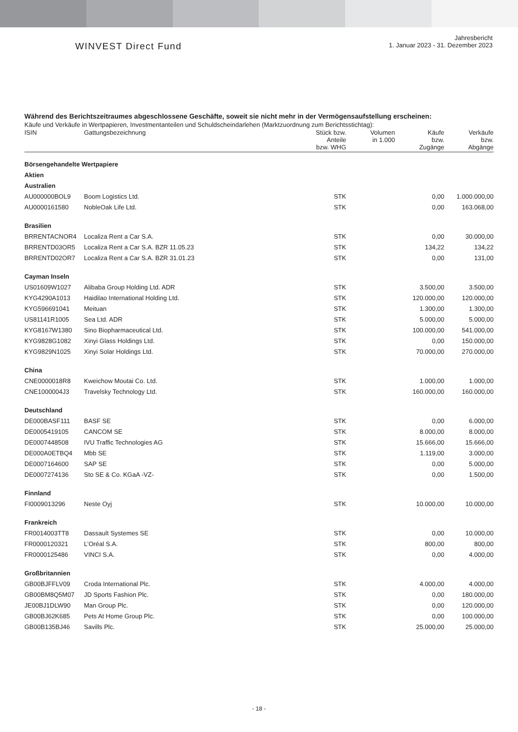WINVEST Direct Fund
Jahresbericht
1. Januar 2023 - 31. Dezember 2023
Während des Berichtszeitraumes abgeschlossene Geschäfte, soweit sie nicht mehr in der Vermögensaufstellung erscheinen:
Käufe und Verkäufe in Wertpapieren, Investmentanteilen und Schuldscheindarlehen (Marktzuordnung zum Berichtsstichtag):
| ISIN | Gattungsbezeichnung | Stück bzw. Anteile bzw. WHG | Volumen in 1.000 | Käufe bzw. Zugänge | Verkäufe bzw. Abgänge |
| --- | --- | --- | --- | --- | --- |
| Börsengehandelte Wertpapiere | | | | | |
| Aktien | | | | | |
| Australien | | | | | |
| AU000000BOL9 | Boom Logistics Ltd. | STK | | 0,00 | 1.000.000,00 |
| AU0000161580 | NobleOak Life Ltd. | STK | | 0,00 | 163.068,00 |
| Brasilien | | | | | |
| BRRENTACNOR4 | Localiza Rent a Car S.A. | STK | | 0,00 | 30.000,00 |
| BRRENTD03OR5 | Localiza Rent a Car S.A. BZR 11.05.23 | STK | | 134,22 | 134,22 |
| BRRENTD02OR7 | Localiza Rent a Car S.A. BZR 31.01.23 | STK | | 0,00 | 131,00 |
| Cayman Inseln | | | | | |
| US01609W1027 | Alibaba Group Holding Ltd. ADR | STK | | 3.500,00 | 3.500,00 |
| KYG4290A1013 | Haidilao International Holding Ltd. | STK | | 120.000,00 | 120.000,00 |
| KYG596691041 | Meituan | STK | | 1.300,00 | 1.300,00 |
| US81141R1005 | Sea Ltd. ADR | STK | | 5.000,00 | 5.000,00 |
| KYG8167W1380 | Sino Biopharmaceutical Ltd. | STK | | 100.000,00 | 541.000,00 |
| KYG9828G1082 | Xinyi Glass Holdings Ltd. | STK | | 0,00 | 150.000,00 |
| KYG9829N1025 | Xinyi Solar Holdings Ltd. | STK | | 70.000,00 | 270.000,00 |
| China | | | | | |
| CNE0000018R8 | Kweichow Moutai Co. Ltd. | STK | | 1.000,00 | 1.000,00 |
| CNE1000004J3 | Travelsky Technology Ltd. | STK | | 160.000,00 | 160.000,00 |
| Deutschland | | | | | |
| DE000BASF111 | BASF SE | STK | | 0,00 | 6.000,00 |
| DE0005419105 | CANCOM SE | STK | | 8.000,00 | 8.000,00 |
| DE0007448508 | IVU Traffic Technologies AG | STK | | 15.666,00 | 15.666,00 |
| DE000A0ETBQ4 | Mbb SE | STK | | 1.119,00 | 3.000,00 |
| DE0007164600 | SAP SE | STK | | 0,00 | 5.000,00 |
| DE0007274136 | Sto SE & Co. KGaA -VZ- | STK | | 0,00 | 1.500,00 |
| Finnland | | | | | |
| FI0009013296 | Neste Oyj | STK | | 10.000,00 | 10.000,00 |
| Frankreich | | | | | |
| FR0014003TT8 | Dassault Systemes SE | STK | | 0,00 | 10.000,00 |
| FR0000120321 | L’Oréal S.A. | STK | | 800,00 | 800,00 |
| FR0000125486 | VINCI S.A. | STK | | 0,00 | 4.000,00 |
| Großbritannien | | | | | |
| GB00BJFFLV09 | Croda International Plc. | STK | | 4.000,00 | 4.000,00 |
| GB00BM8Q5M07 | JD Sports Fashion Plc. | STK | | 0,00 | 180.000,00 |
| JE00BJ1DLW90 | Man Group Plc. | STK | | 0,00 | 120.000,00 |
| GB00BJ62K685 | Pets At Home Group Plc. | STK | | 0,00 | 100.000,00 |
| GB00B135BJ46 | Savills Plc. | STK | | 25.000,00 | 25.000,00 |
- 18 -